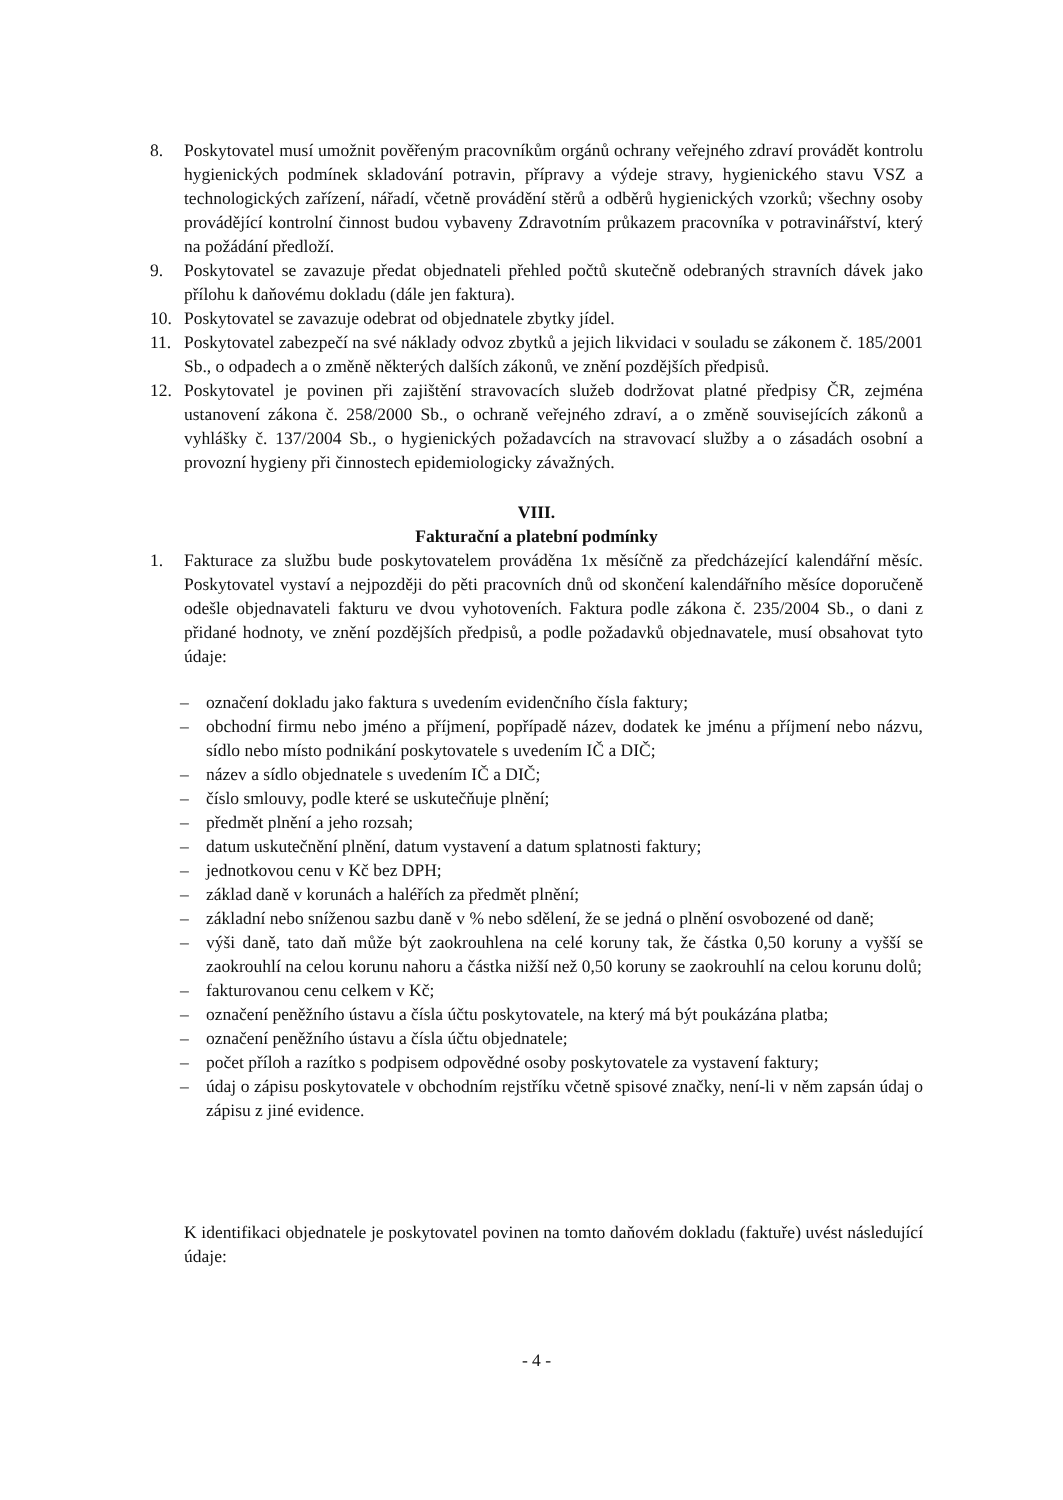8. Poskytovatel musí umožnit pověřeným pracovníkům orgánů ochrany veřejného zdraví provádět kontrolu hygienických podmínek skladování potravin, přípravy a výdeje stravy, hygienického stavu VSZ a technologických zařízení, nářadí, včetně provádění stěrů a odběrů hygienických vzorků; všechny osoby provádějící kontrolní činnost budou vybaveny Zdravotním průkazem pracovníka v potravinářství, který na požádání předloží.
9. Poskytovatel se zavazuje předat objednateli přehled počtů skutečně odebraných stravních dávek jako přílohu k daňovému dokladu (dále jen faktura).
10. Poskytovatel se zavazuje odebrat od objednatele zbytky jídel.
11. Poskytovatel zabezpečí na své náklady odvoz zbytků a jejich likvidaci v souladu se zákonem č. 185/2001 Sb., o odpadech a o změně některých dalších zákonů, ve znění pozdějších předpisů.
12. Poskytovatel je povinen při zajištění stravovacích služeb dodržovat platné předpisy ČR, zejména ustanovení zákona č. 258/2000 Sb., o ochraně veřejného zdraví, a o změně souvisejících zákonů a vyhlášky č. 137/2004 Sb., o hygienických požadavcích na stravovací služby a o zásadách osobní a provozní hygieny při činnostech epidemiologicky závažných.
VIII.
Fakturační a platební podmínky
1. Fakturace za službu bude poskytovatelem prováděna 1x měsíčně za předcházející kalendářní měsíc. Poskytovatel vystaví a nejpozději do pěti pracovních dnů od skončení kalendářního měsíce doporučeně odešle objednavateli fakturu ve dvou vyhotoveních. Faktura podle zákona č. 235/2004 Sb., o dani z přidané hodnoty, ve znění pozdějších předpisů, a podle požadavků objednavatele, musí obsahovat tyto údaje:
– označení dokladu jako faktura s uvedením evidenčního čísla faktury;
– obchodní firmu nebo jméno a příjmení, popřípadě název, dodatek ke jménu a příjmení nebo názvu, sídlo nebo místo podnikání poskytovatele s uvedením IČ a DIČ;
– název a sídlo objednatele s uvedením IČ a DIČ;
– číslo smlouvy, podle které se uskutečňuje plnění;
– předmět plnění a jeho rozsah;
– datum uskutečnění plnění, datum vystavení a datum splatnosti faktury;
– jednotkovou cenu v Kč bez DPH;
– základ daně v korunách a haléřích za předmět plnění;
– základní nebo sníženou sazbu daně v % nebo sdělení, že se jedná o plnění osvobozené od daně;
– výši daně, tato daň může být zaokrouhlena na celé koruny tak, že částka 0,50 koruny a vyšší se zaokrouhlí na celou korunu nahoru a částka nižší než 0,50 koruny se zaokrouhlí na celou korunu dolů;
– fakturovanou cenu celkem v Kč;
– označení peněžního ústavu a čísla účtu poskytovatele, na který má být poukázána platba;
– označení peněžního ústavu a čísla účtu objednatele;
– počet příloh a razítko s podpisem odpovědné osoby poskytovatele za vystavení faktury;
– údaj o zápisu poskytovatele v obchodním rejstříku včetně spisové značky, není-li v něm zapsán údaj o zápisu z jiné evidence.
K identifikaci objednatele je poskytovatel povinen na tomto daňovém dokladu (faktuře) uvést následující údaje:
- 4 -